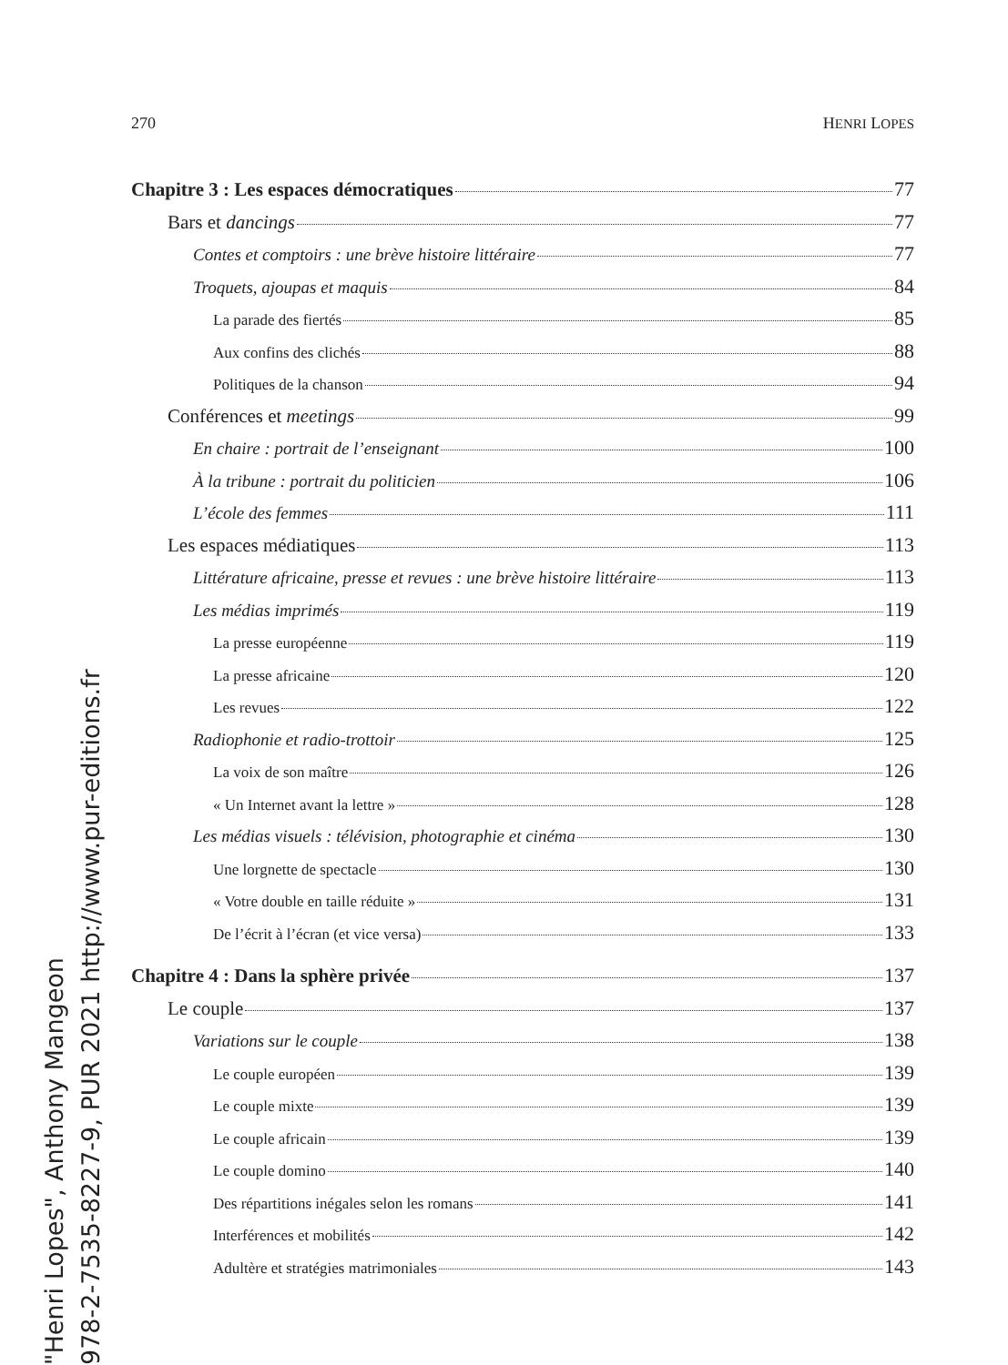270 HENRI LOPES
Chapitre 3 : Les espaces démocratiques 77
Bars et dancings 77
Contes et comptoirs : une brève histoire littéraire 77
Troquets, ajoupas et maquis 84
La parade des fiertés 85
Aux confins des clichés 88
Politiques de la chanson 94
Conférences et meetings 99
En chaire : portrait de l’enseignant 100
À la tribune : portrait du politicien 106
L’école des femmes 111
Les espaces médiatiques 113
Littérature africaine, presse et revues : une brève histoire littéraire 113
Les médias imprimés 119
La presse européenne 119
La presse africaine 120
Les revues 122
Radiophonie et radio-trottoir 125
La voix de son maître 126
« Un Internet avant la lettre » 128
Les médias visuels : télévision, photographie et cinéma 130
Une lorgnette de spectacle 130
« Votre double en taille réduite » 131
De l’écrit à l’écran (et vice versa) 133
Chapitre 4 : Dans la sphère privée 137
Le couple 137
Variations sur le couple 138
Le couple européen 139
Le couple mixte 139
Le couple africain 139
Le couple domino 140
Des répartitions inégales selon les romans 141
Interférences et mobilités 142
Adultère et stratégies matrimoniales 143
"Henri Lopes", Anthony Mangeon
978-2-7535-8227-9, PUR 2021 http://www.pur-editions.fr